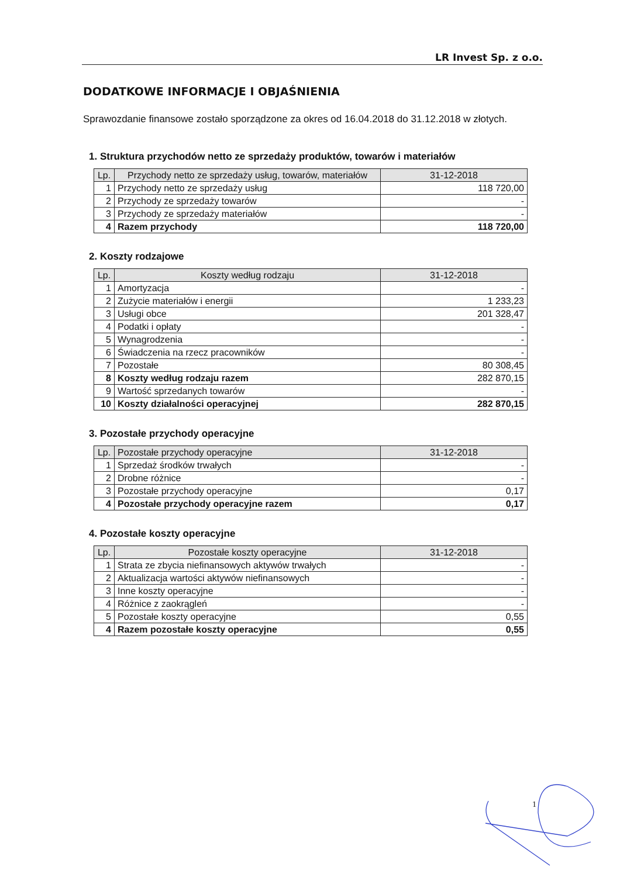LR Invest Sp. z o.o.
DODATKOWE INFORMACJE I OBJAŚNIENIA
Sprawozdanie finansowe zostało sporządzone za okres od 16.04.2018 do 31.12.2018 w złotych.
1. Struktura przychodów netto ze sprzedaży produktów, towarów i materiałów
| Lp. | Przychody netto ze sprzedaży usług, towarów, materiałów | 31-12-2018 |
| --- | --- | --- |
| 1 | Przychody netto ze sprzedaży usług | 118 720,00 |
| 2 | Przychody ze sprzedaży towarów | - |
| 3 | Przychody ze sprzedaży materiałów | - |
| 4 | Razem przychody | 118 720,00 |
2. Koszty rodzajowe
| Lp. | Koszty według rodzaju | 31-12-2018 |
| --- | --- | --- |
| 1 | Amortyzacja | - |
| 2 | Zużycie materiałów i energii | 1 233,23 |
| 3 | Usługi obce | 201 328,47 |
| 4 | Podatki i opłaty | - |
| 5 | Wynagrodzenia | - |
| 6 | Świadczenia na rzecz pracowników | - |
| 7 | Pozostałe | 80 308,45 |
| 8 | Koszty według rodzaju razem | 282 870,15 |
| 9 | Wartość sprzedanych towarów | - |
| 10 | Koszty działalności operacyjnej | 282 870,15 |
3. Pozostałe przychody operacyjne
| Lp. | Pozostałe przychody operacyjne | 31-12-2018 |
| --- | --- | --- |
| 1 | Sprzedaż środków trwałych | - |
| 2 | Drobne różnice | - |
| 3 | Pozostałe przychody operacyjne | 0,17 |
| 4 | Pozostałe przychody operacyjne razem | 0,17 |
4. Pozostałe koszty operacyjne
| Lp. | Pozostałe koszty operacyjne | 31-12-2018 |
| --- | --- | --- |
| 1 | Strata ze zbycia niefinansowych aktywów trwałych | - |
| 2 | Aktualizacja wartości aktywów niefinansowych | - |
| 3 | Inne koszty operacyjne | - |
| 4 | Różnice z zaokrągleń | - |
| 5 | Pozostałe koszty operacyjne | 0,55 |
| 4 | Razem pozostałe koszty operacyjne | 0,55 |
1